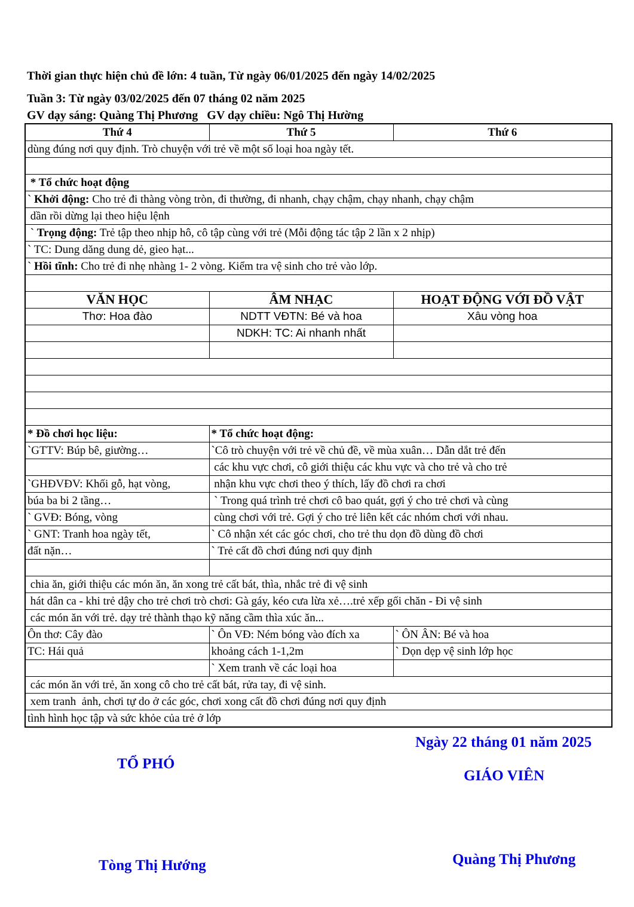Thời gian thực hiện chủ đề lớn: 4 tuần, Từ ngày 06/01/2025 đến ngày 14/02/2025
Tuần 3: Từ ngày 03/02/2025 đến 07 tháng 02 năm 2025
GV dạy sáng: Quàng Thị Phương GV dạy chiều: Ngô Thị Hường
| Thứ 4 | Thứ 5 | Thứ 6 |
| --- | --- | --- |
| dùng đúng nơi quy định. Trò chuyện với trẻ về một số loại hoa ngày tết. | | |
| * Tổ chức hoạt động | | |
| ` Khởi động: Cho trẻ đi thàng vòng tròn, đi thường, đi nhanh, chạy chậm, chạy nhanh, chạy chậm | | |
| dần rồi dừng lại theo hiệu lệnh | | |
| ` Trọng động: Trẻ tập theo nhịp hô, cô tập cùng với trẻ (Mỗi động tác tập 2 lần x 2 nhịp) | | |
| ` TC: Dung dăng dung dẻ, gieo hạt... | | |
| ` Hồi tĩnh: Cho trẻ đi nhẹ nhàng 1- 2 vòng. Kiểm tra vệ sinh cho trẻ vào lớp. | | |
| VĂN HỌC | ÂM NHẠC | HOẠT ĐỘNG VỚI ĐỒ VẬT |
| Thơ: Hoa đào | NDTT VĐTN: Bé và hoa | Xâu vòng hoa |
| | NDKH: TC: Ai nhanh nhất | |
| * Đồ chơi học liệu: | * Tổ chức hoạt động: | |
| `GTTV: Búp bê, giường… | `Cô trò chuyện với trẻ về chủ đề, về mùa xuân… Dẫn dắt trẻ đến | |
| | các khu vực chơi, cô giới thiệu các khu vực và cho trẻ và cho trẻ | |
| `GHĐVĐV: Khối gỗ, hạt vòng, | nhận khu vực chơi theo ý thích, lấy đồ chơi ra chơi | |
| búa ba bi 2 tầng… | ` Trong quá trình trẻ chơi cô bao quát, gợi ý cho trẻ chơi và cùng | |
| ` GVĐ: Bóng, vòng | cùng chơi với trẻ. Gợi ý cho trẻ liên kết các nhóm chơi với nhau. | |
| ` GNT: Tranh hoa ngày tết, | ` Cô nhận xét các góc chơi, cho trẻ thu dọn đồ dùng đồ chơi | |
| đất nặn… | ` Trẻ cất đồ chơi đúng nơi quy định | |
| chia ăn, giới thiệu các món ăn, ăn xong trẻ cất bát, thìa, nhắc trẻ đi vệ sinh | | |
| hát dân ca - khi trẻ dậy cho trẻ chơi trò chơi: Gà gáy, kéo cưa lừa xẻ….trẻ xếp gối chăn - Đi vệ sinh | | |
| các món ăn với trẻ. dạy trẻ thành thạo kỹ năng cầm thìa xúc ăn... | | |
| Ôn thơ: Cây đào | ` Ôn VĐ: Ném bóng vào đích xa | ` ÔN ÂN: Bé và hoa |
| TC: Hái quả | khoảng cách 1-1,2m | ` Dọn dẹp vệ sinh lớp học |
| | ` Xem tranh về các loại hoa | |
| các món ăn với trẻ, ăn xong cô cho trẻ cất bát, rửa tay, đi vệ sinh. | | |
| xem tranh ảnh, chơi tự do ở các góc, chơi xong cất đồ chơi đúng nơi quy định | | |
| tình hình học tập và sức khỏe của trẻ ở lớp | | |
Ngày 22 tháng 01 năm 2025
TỔ PHÓ
GIÁO VIÊN
Tòng Thị Hướng Quàng Thị Phương